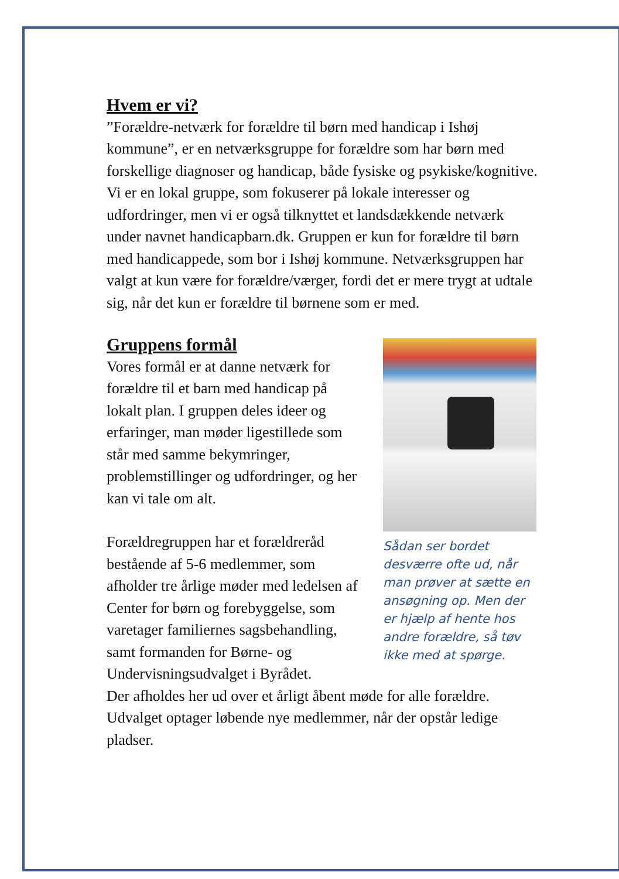Hvem er vi?
”Forældre-netværk for forældre til børn med handicap i Ishøj kommune”, er en netværksgruppe for forældre som har børn med forskellige diagnoser og handicap, både fysiske og psykiske/kognitive. Vi er en lokal gruppe, som fokuserer på lokale interesser og udfordringer, men vi er også tilknyttet et landsdækkende netværk under navnet handicapbarn.dk. Gruppen er kun for forældre til børn med handicappede, som bor i Ishøj kommune. Netværksgruppen har valgt at kun være for forældre/værger, fordi det er mere trygt at udtale sig, når det kun er forældre til børnene som er med.
Gruppens formål
Vores formål er at danne netværk for forældre til et barn med handicap på lokalt plan. I gruppen deles ideer og erfaringer, man møder ligestillede som står med samme bekymringer, problemstillinger og udfordringer, og her kan vi tale om alt.
Forældregruppen har et forældreråd bestående af 5-6 medlemmer, som afholder tre årlige møder med ledelsen af Center for børn og forebyggelse, som varetager familiernes sagsbehandling, samt formanden for Børne- og Undervisningsudvalget i Byrådet.
Sådan ser bordet desværre ofte ud, når man prøver at sætte en ansøgning op. Men der er hjælp af hente hos andre forældre, så tøv ikke med at spørge.
Der afholdes her ud over et årligt åbent møde for alle forældre. Udvalget optager løbende nye medlemmer, når der opstår ledige pladser.